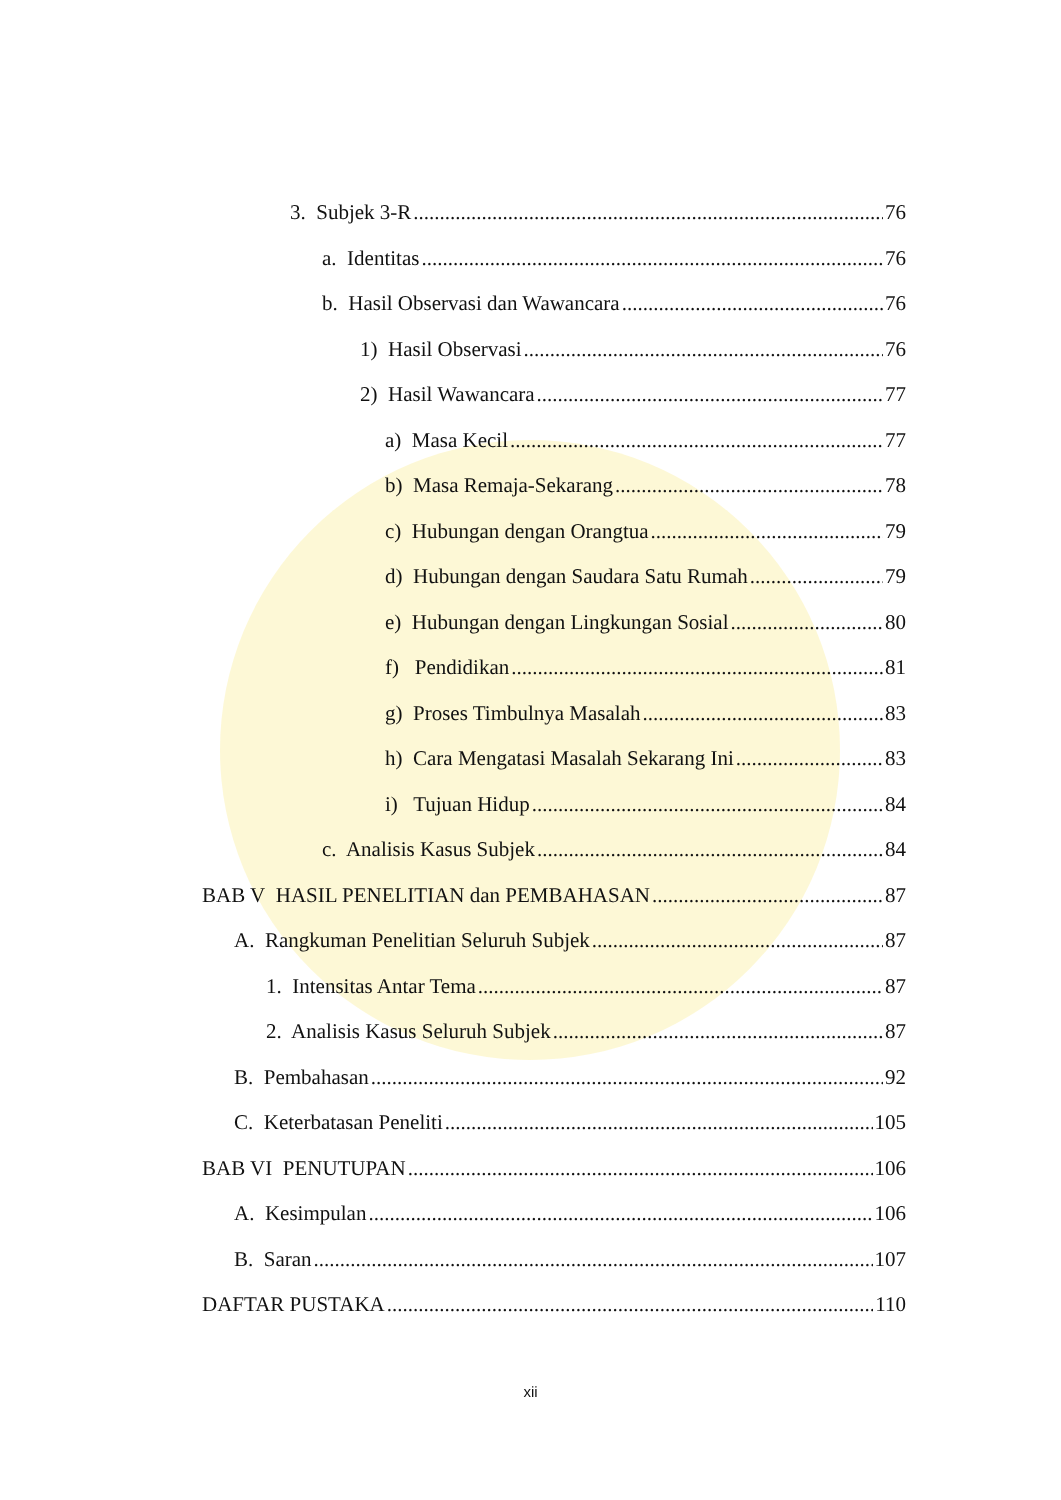3. Subjek 3-R 76
a. Identitas 76
b. Hasil Observasi dan Wawancara 76
1) Hasil Observasi 76
2) Hasil Wawancara 77
a) Masa Kecil 77
b) Masa Remaja-Sekarang 78
c) Hubungan dengan Orangtua 79
d) Hubungan dengan Saudara Satu Rumah 79
e) Hubungan dengan Lingkungan Sosial 80
f) Pendidikan 81
g) Proses Timbulnya Masalah 83
h) Cara Mengatasi Masalah Sekarang Ini 83
i) Tujuan Hidup 84
c. Analisis Kasus Subjek 84
BAB V HASIL PENELITIAN dan PEMBAHASAN 87
A. Rangkuman Penelitian Seluruh Subjek 87
1. Intensitas Antar Tema 87
2. Analisis Kasus Seluruh Subjek 87
B. Pembahasan 92
C. Keterbatasan Peneliti 105
BAB VI PENUTUPAN 106
A. Kesimpulan 106
B. Saran 107
DAFTAR PUSTAKA 110
xii